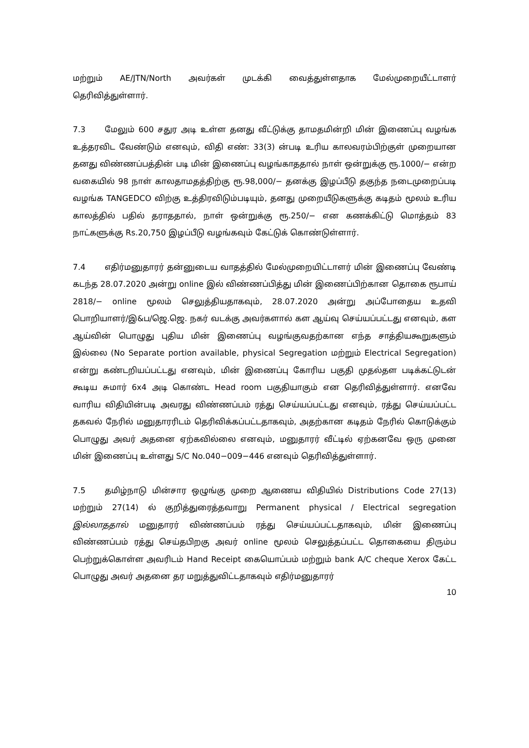மற்றும் AE/JTN/North அவர்கள் முடக்கி வைத்துள்ளதாக மேல்முறையீட்டாளர் தெரிவித்துள்ளார்.
7.3 மேலும் 600 சதுர அடி உள்ள தனது வீட்டுக்கு தாமதமின்றி மின் இணைப்பு வழங்க உத்தரவிட வேண்டும் எனவும், விதி எண்: 33(3) ன்படி உரிய காலவரம்பிற்குள் முறையான தனது விண்ணப்பத்தின் படி மின் இணைப்பு வழங்காததால் நாள் ஒன்றுக்கு ரூ.1000/− என்ற வகையில் 98 நாள் காலதாமதத்திற்கு ரூ.98,000/− தனக்கு இழப்பீடு தகுந்த நடைமுறைப்படி வழங்க TANGEDCO விற்கு உத்திரவிடும்படியும், தனது முறையீடுகளுக்கு கடிதம் மூலம் உரிய காலத்தில் பதில் தராததால், நாள் ஒன்றுக்கு ரூ.250/− என கணக்கிட்டு மொத்தம் 83 நாட்களுக்கு Rs.20,750 இழப்பீடு வழங்கவும் கேட்டுக் கொண்டுள்ளார்.
7.4 எதிர்மனுதாரர் தன்னுடைய வாதத்தில் மேல்முறையிட்டாளர் மின் இணைப்பு வேண்டி கடந்த 28.07.2020 அன்று online இல் விண்ணப்பித்து மின் இணைப்பிற்கான தொகை ரூபாய் 2818/− online மூலம் செலுத்தியதாகவும், 28.07.2020 அன்று அப்போதைய உதவி பொறியாளர்/இ&ப/ஜெ.ஜெ. நகர் வடக்கு அவர்களால் கள ஆய்வு செய்யப்பட்டது எனவும், கள ஆய்வின் பொழுது புதிய மின் இணைப்பு வழங்குவதற்கான எந்த சாத்தியகூறுகளும் இல்லை (No Separate portion available, physical Segregation மற்றும் Electrical Segregation) என்று கண்டறியப்பட்டது எனவும், மின் இணைப்பு கோரிய பகுதி முதல்தள படிக்கட்டுடன் கூடிய சுமார் 6x4 அடி கொண்ட Head room பகுதியாகும் என தெரிவித்துள்ளார். எனவே வாரிய விதியின்படி அவரது விண்ணப்பம் ரத்து செய்யப்பட்டது எனவும், ரத்து செய்யப்பட்ட தகவல் நேரில் மனுதாரரிடம் தெரிவிக்கப்பட்டதாகவும், அதற்கான கடிதம் நேரில் கொடுக்கும் பொழுது அவர் அதனை ஏற்கவில்லை எனவும், மனுதாரர் வீட்டில் ஏற்கனவே ஒரு முனை மின் இணைப்பு உள்ளது S/C No.040−009−446 எனவும் தெரிவித்துள்ளார்.
7.5 தமிழ்நாடு மின்சார ஒழுங்கு முறை ஆணைய விதியில் Distributions Code 27(13) மற்றும் 27(14) ல் குறித்துரைத்தவாறு Permanent physical / Electrical segregation இல்லாததால் மனுதாரர் விண்ணப்பம் ரத்து செய்யப்பட்டதாகவும், மின் இணைப்பு விண்ணப்பம் ரத்து செய்தபிறகு அவர் online மூலம் செலுத்தப்பட்ட தொகையை திரும்ப பெற்றுக்கொள்ள அவரிடம் Hand Receipt கையொப்பம் மற்றும் bank A/C cheque Xerox கேட்ட பொழுது அவர் அதனை தர மறுத்துவிட்டதாகவும் எதிர்மனுதாரர்
10